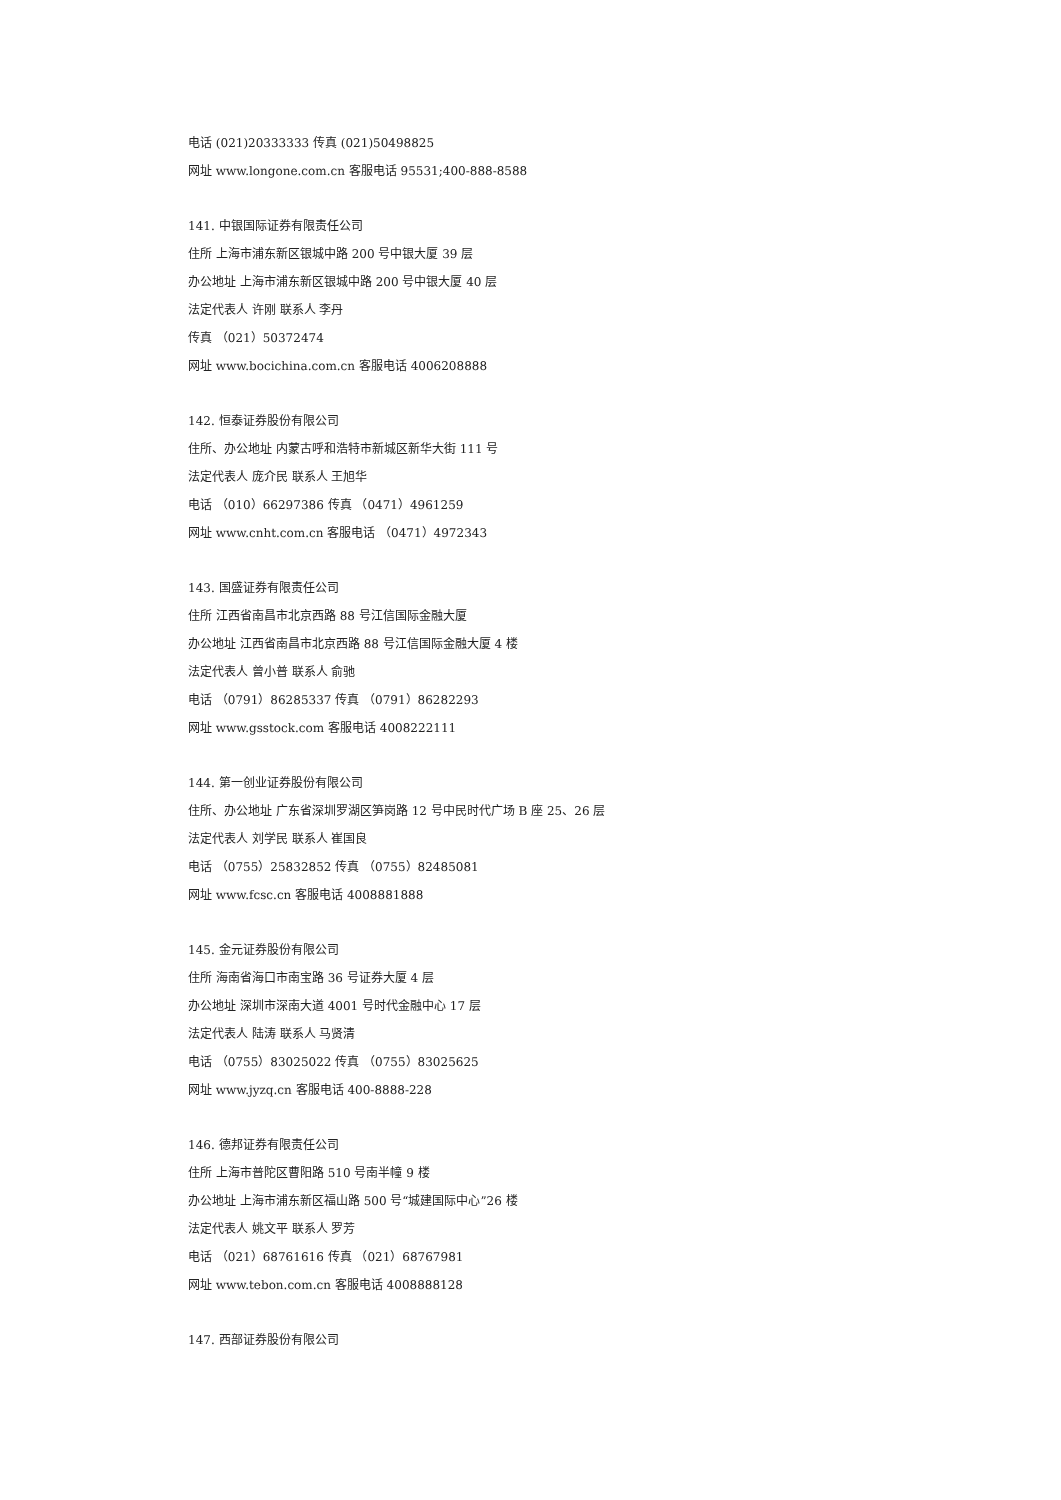电话 (021)20333333 传真 (021)50498825
网址 www.longone.com.cn 客服电话 95531;400-888-8588
141. 中银国际证券有限责任公司
住所 上海市浦东新区银城中路 200 号中银大厦 39 层
办公地址 上海市浦东新区银城中路 200 号中银大厦 40 层
法定代表人 许刚 联系人 李丹
传真 （021）50372474
网址 www.bocichina.com.cn 客服电话 4006208888
142. 恒泰证券股份有限公司
住所、办公地址 内蒙古呼和浩特市新城区新华大街 111 号
法定代表人 庞介民 联系人 王旭华
电话 （010）66297386 传真 （0471）4961259
网址 www.cnht.com.cn 客服电话 （0471）4972343
143. 国盛证券有限责任公司
住所 江西省南昌市北京西路 88 号江信国际金融大厦
办公地址 江西省南昌市北京西路 88 号江信国际金融大厦 4 楼
法定代表人 曾小普 联系人 俞驰
电话 （0791）86285337 传真 （0791）86282293
网址 www.gsstock.com 客服电话 4008222111
144. 第一创业证券股份有限公司
住所、办公地址 广东省深圳罗湖区笋岗路 12 号中民时代广场 B 座 25、26 层
法定代表人 刘学民 联系人 崔国良
电话 （0755）25832852 传真 （0755）82485081
网址 www.fcsc.cn 客服电话 4008881888
145. 金元证券股份有限公司
住所 海南省海口市南宝路 36 号证券大厦 4 层
办公地址 深圳市深南大道 4001 号时代金融中心 17 层
法定代表人 陆涛 联系人 马贤清
电话 （0755）83025022 传真 （0755）83025625
网址 www.jyzq.cn 客服电话 400-8888-228
146. 德邦证券有限责任公司
住所 上海市普陀区曹阳路 510 号南半幢 9 楼
办公地址 上海市浦东新区福山路 500 号“城建国际中心”26 楼
法定代表人 姚文平 联系人 罗芳
电话 （021）68761616 传真 （021）68767981
网址 www.tebon.com.cn 客服电话 4008888128
147. 西部证券股份有限公司